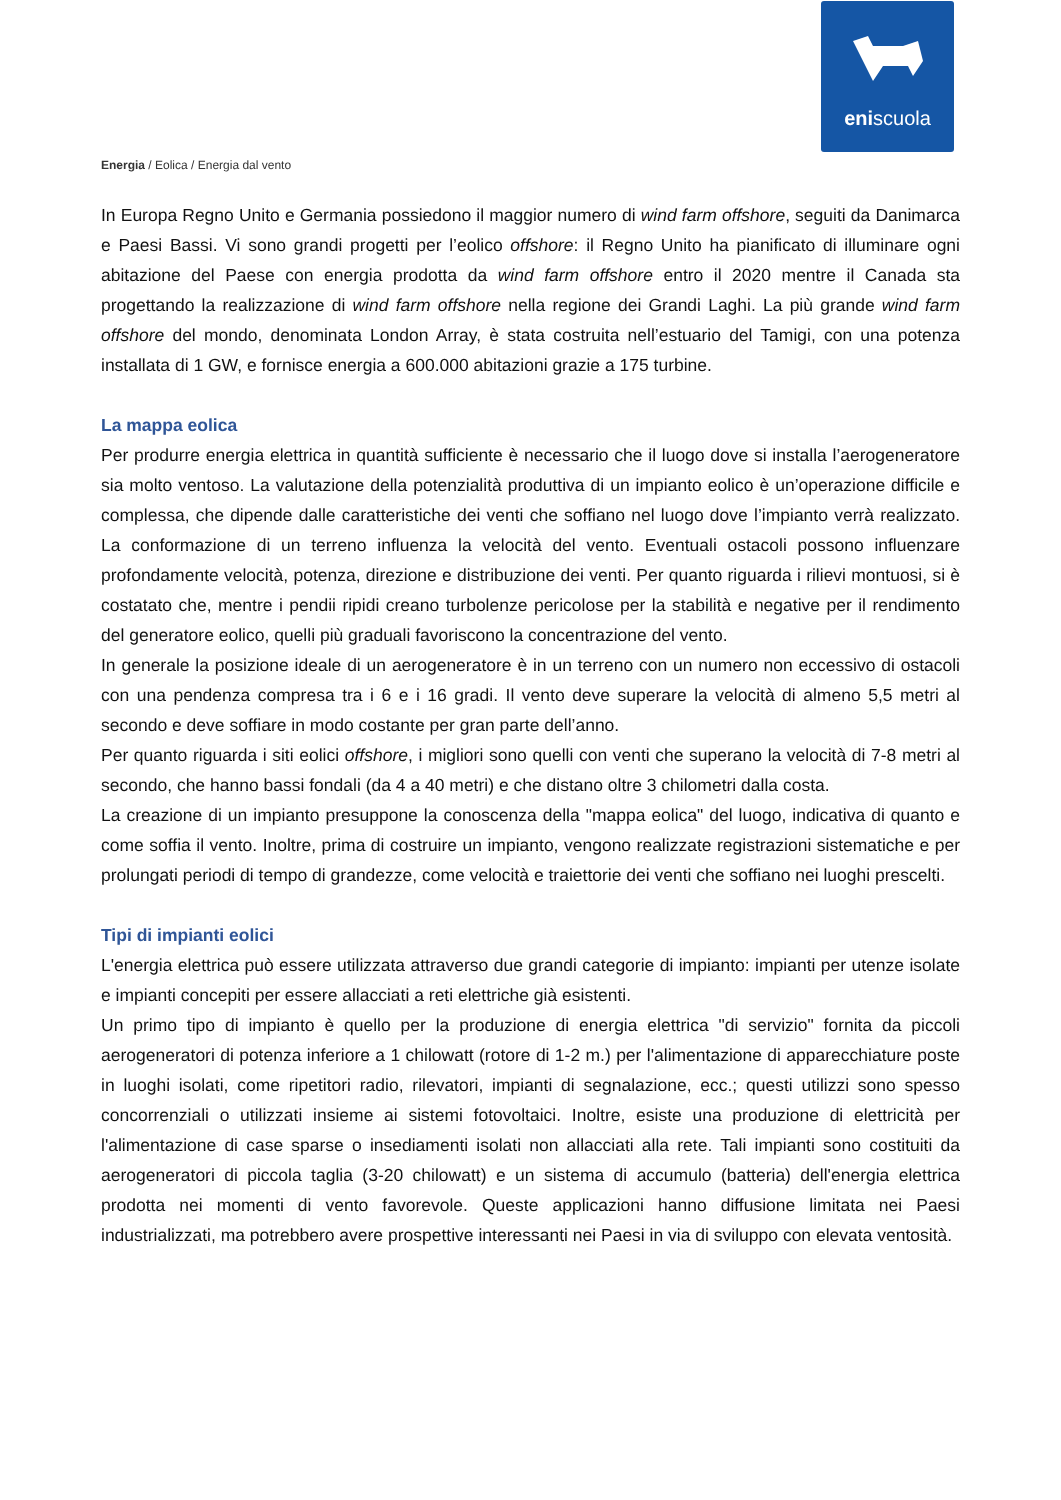eniscuola
Energia / Eolica / Energia dal vento
In Europa Regno Unito e Germania possiedono il maggior numero di wind farm offshore, seguiti da Danimarca e Paesi Bassi. Vi sono grandi progetti per l’eolico offshore: il Regno Unito ha pianificato di illuminare ogni abitazione del Paese con energia prodotta da wind farm offshore entro il 2020 mentre il Canada sta progettando la realizzazione di wind farm offshore nella regione dei Grandi Laghi. La più grande wind farm offshore del mondo, denominata London Array, è stata costruita nell’estuario del Tamigi, con una potenza installata di 1 GW, e fornisce energia a 600.000 abitazioni grazie a 175 turbine.
La mappa eolica
Per produrre energia elettrica in quantità sufficiente è necessario che il luogo dove si installa l’aerogeneratore sia molto ventoso. La valutazione della potenzialità produttiva di un impianto eolico è un’operazione difficile e complessa, che dipende dalle caratteristiche dei venti che soffiano nel luogo dove l’impianto verrà realizzato. La conformazione di un terreno influenza la velocità del vento. Eventuali ostacoli possono influenzare profondamente velocità, potenza, direzione e distribuzione dei venti. Per quanto riguarda i rilievi montuosi, si è costatato che, mentre i pendii ripidi creano turbolenze pericolose per la stabilità e negative per il rendimento del generatore eolico, quelli più graduali favoriscono la concentrazione del vento.
In generale la posizione ideale di un aerogeneratore è in un terreno con un numero non eccessivo di ostacoli con una pendenza compresa tra i 6 e i 16 gradi. Il vento deve superare la velocità di almeno 5,5 metri al secondo e deve soffiare in modo costante per gran parte dell’anno.
Per quanto riguarda i siti eolici offshore, i migliori sono quelli con venti che superano la velocità di 7-8 metri al secondo, che hanno bassi fondali (da 4 a 40 metri) e che distano oltre 3 chilometri dalla costa.
La creazione di un impianto presuppone la conoscenza della "mappa eolica" del luogo, indicativa di quanto e come soffia il vento. Inoltre, prima di costruire un impianto, vengono realizzate registrazioni sistematiche e per prolungati periodi di tempo di grandezze, come velocità e traiettorie dei venti che soffiano nei luoghi prescelti.
Tipi di impianti eolici
L'energia elettrica può essere utilizzata attraverso due grandi categorie di impianto: impianti per utenze isolate e impianti concepiti per essere allacciati a reti elettriche già esistenti.
Un primo tipo di impianto è quello per la produzione di energia elettrica "di servizio" fornita da piccoli aerogeneratori di potenza inferiore a 1 chilowatt (rotore di 1-2 m.) per l'alimentazione di apparecchiature poste in luoghi isolati, come ripetitori radio, rilevatori, impianti di segnalazione, ecc.; questi utilizzi sono spesso concorrenziali o utilizzati insieme ai sistemi fotovoltaici. Inoltre, esiste una produzione di elettricità per l'alimentazione di case sparse o insediamenti isolati non allacciati alla rete. Tali impianti sono costituiti da aerogeneratori di piccola taglia (3-20 chilowatt) e un sistema di accumulo (batteria) dell'energia elettrica prodotta nei momenti di vento favorevole. Queste applicazioni hanno diffusione limitata nei Paesi industrializzati, ma potrebbero avere prospettive interessanti nei Paesi in via di sviluppo con elevata ventosità.